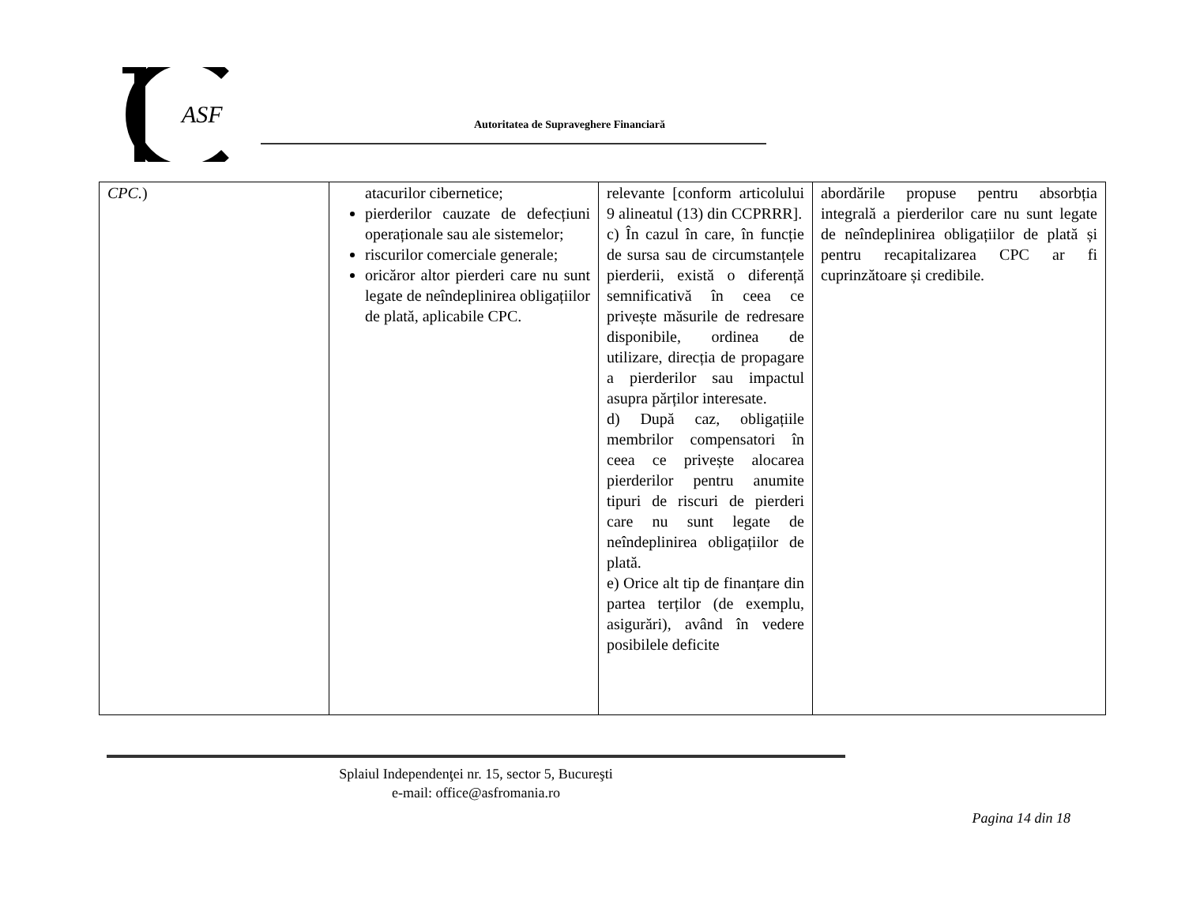ASF
Autoritatea de Supraveghere Financiară
| CPC. ) | atacurilor cibernetice; pierderilor cauzate de defecțiuni operaționale sau ale sistemelor; riscurilor comerciale generale; oricăror altor pierderi care nu sunt legate de neîndeplinirea obligațiilor de plată, aplicabile CPC. | relevante [conform articolului 9 alineatul (13) din CCPRRR]. c) În cazul în care, în funcție de sursa sau de circumstanțele pierderii, există o diferență semnificativă în ceea ce privește măsurile de redresare disponibile, ordinea de utilizare, direcția de propagare a pierderilor sau impactul asupra părților interesate. d) După caz, obligațiile membrilor compensatori în ceea ce privește alocarea pierderilor pentru anumite tipuri de riscuri de pierderi care nu sunt legate de neîndeplinirea obligațiilor de plată. e) Orice alt tip de finanțare din partea terților (de exemplu, asigurări), având în vedere posibilele deficite | abordările propuse pentru absorbția integrală a pierderilor care nu sunt legate de neîndeplinirea obligațiilor de plată și pentru recapitalizarea CPC ar fi cuprinzătoare și credibile. |
Splaiul Independenţei nr. 15, sector 5, Bucureşti
e-mail: office@asfromania.ro
Pagina 14 din 18